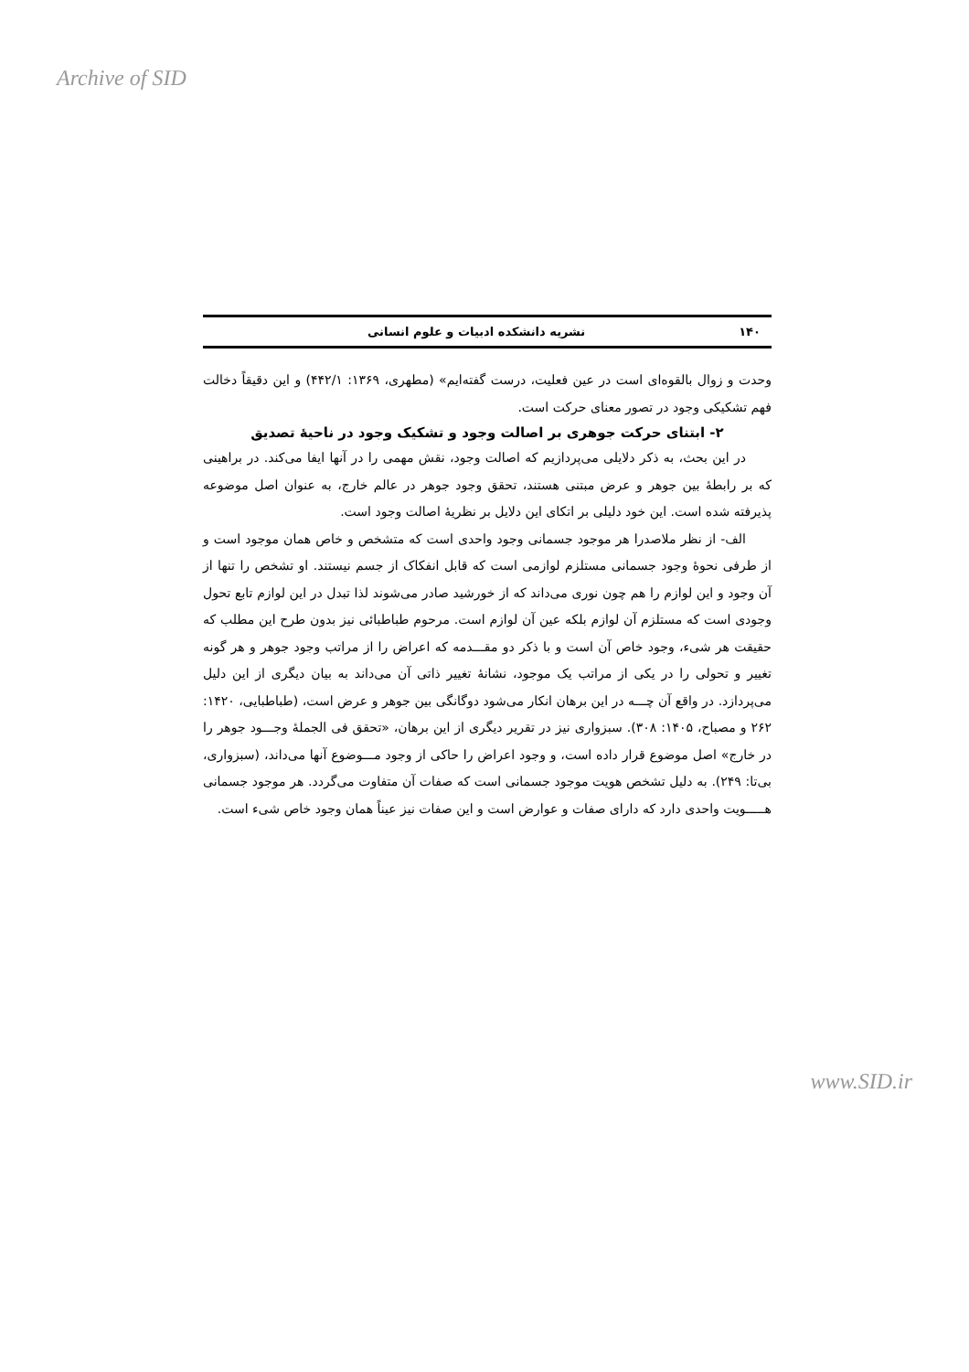Archive of SID
١۴٠ نشریه دانشکده ادبیات و علوم انسانی
وحدت و زوال بالقوه‌ای است در عین فعلیت، درست گفته‌ایم» (مطهری، ١٣۶٩: ۴۴٢/١) و این دقیقاً دخالت فهم تشکیکی وجود در تصور معنای حرکت است.
٢- ابتنای حرکت جوهری بر اصالت وجود و تشکیک وجود در ناحیهٔ تصدیق
در این بحث، به ذکر دلایلی می‌پردازیم که اصالت وجود، نقش مهمی را در آنها ایفا می‌کند. در براهینی که بر رابطهٔ بین جوهر و عرض مبتنی هستند، تحقق وجود جوهر در عالم خارج، به عنوان اصل موضوعه پذیرفته شده است. این خود دلیلی بر اتکای این دلایل بر نظریهٔ اصالت وجود است.
الف- از نظر ملاصدرا هر موجود جسمانی وجود واحدی است که متشخص و خاص همان موجود است و از طرفی نحوهٔ وجود جسمانی مستلزم لوازمی است که قابل انفکاک از جسم نیستند. او تشخص را تنها از آن وجود و این لوازم را هم چون نوری می‌داند که از خورشید صادر می‌شوند لذا تبدل در این لوازم تابع تحول وجودی است که مستلزم آن لوازم بلکه عین آن لوازم است. مرحوم طباطبائی نیز بدون طرح این مطلب که حقیقت هر شیء، وجود خاص آن است و با ذکر دو مقـــدمه که اعراض را از مراتب وجود جوهر و هر گونه تغییر و تحولی را در یکی از مراتب یک موجود، نشانهٔ تغییر ذاتی آن می‌داند به بیان دیگری از این دلیل می‌پردازد. در واقع آن چـــه در این برهان انکار می‌شود دوگانگی بین جوهر و عرض است، (طباطبایی، ١۴٢٠: ٢۶٢ و مصباح، ١۴٠۵: ٣٠٨). سبزواری نیز در تقریر دیگری از این برهان، «تحقق فی الجملهٔ وجـــود جوهر را در خارج» اصل موضوع قرار داده است، و وجود اعراض را حاکی از وجود مـــوضوع آنها می‌داند، (سبزواری، بی‌تا: ٢۴٩). به دلیل تشخص هویت موجود جسمانی است که صفات آن متفاوت می‌گردد. هر موجود جسمانی هـــــویت واحدی دارد که دارای صفات و عوارض است و این صفات نیز عیناً همان وجود خاص شیء است.
www.SID.ir